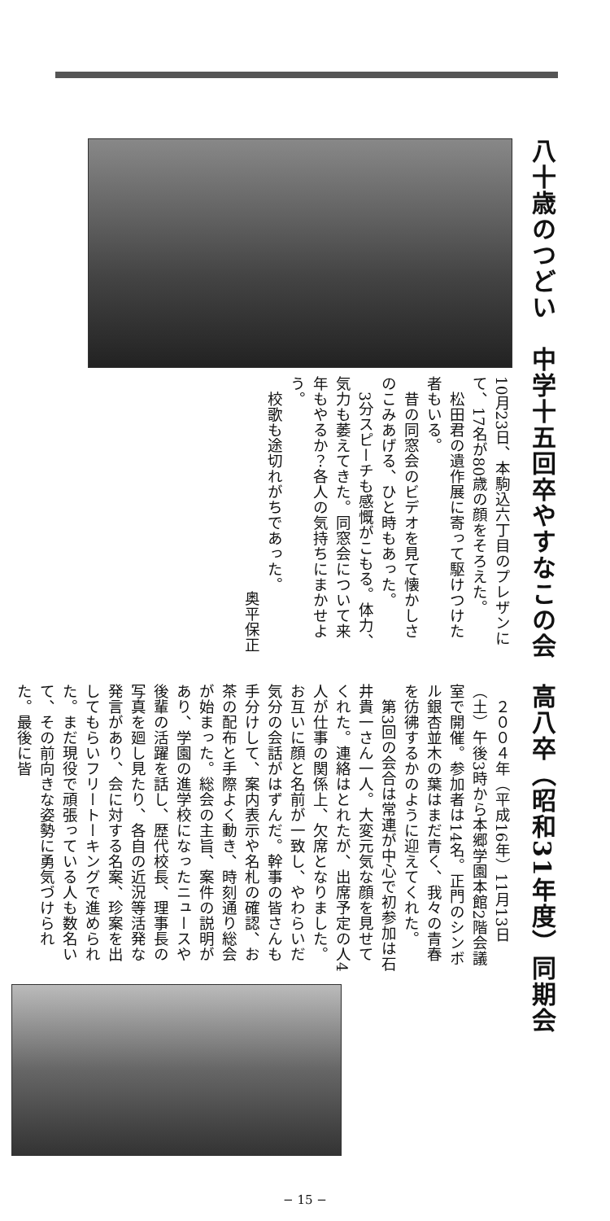八十歳のつどい　中学十五回卒やすなこの会
10月23日、本駒込六丁目のプレザンにて、17名が80歳の顔をそろえた。
松田君の遺作展に寄って駆けつけた者もいる。
昔の同窓会のビデオを見て懐かしさのこみあげる、ひと時もあった。
3分スピーチも感慨がこもる。体力、気力も萎えてきた。同窓会について来年もやるか？各人の気持ちにまかせよう。
校歌も途切れがちであった。
奥平保正
高八卒（昭和31年度）同期会
２００４年（平成16年）11月13日（土）午後3時から本郷学園本館2階会議室で開催。参加者は14名。正門のシンボル銀杏並木の葉はまだ青く、我々の青春を彷彿するかのように迎えてくれた。
第3回の会合は常連が中心で初参加は石井貴一さん一人。大変元気な顔を見せてくれた。連絡はとれたが、出席予定の人4人が仕事の関係上、欠席となりました。お互いに顔と名前が一致し、やわらいだ気分の会話がはずんだ。幹事の皆さんも手分けして、案内表示や名札の確認、お茶の配布と手際よく動き、時刻通り総会が始まった。総会の主旨、案件の説明があり、学園の進学校になったニュースや後輩の活躍を話し、歴代校長、理事長の写真を廻し見たり、各自の近況等活発な発言があり、会に対する名案、珍案を出してもらいフリートーキングで進められた。まだ現役で頑張っている人も数名いて、その前向きな姿勢に勇気づけられた。最後に皆
− 15 −